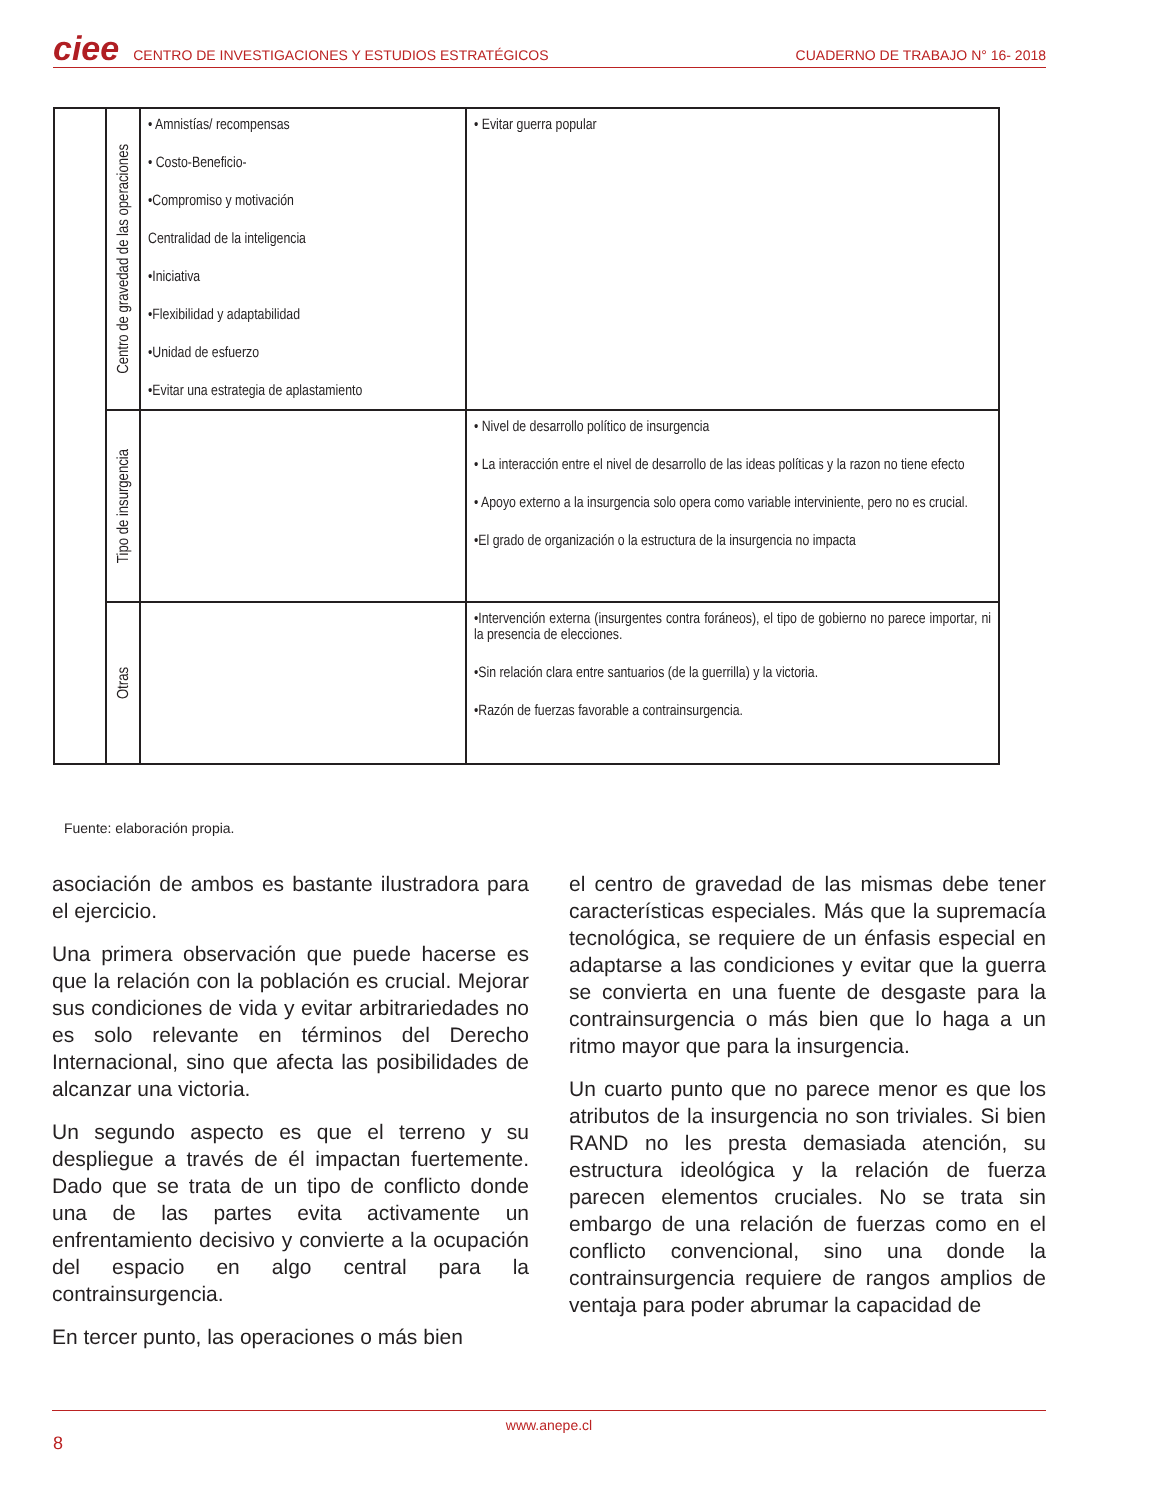ciee CENTRO DE INVESTIGACIONES Y ESTUDIOS ESTRATÉGICOS CUADERNO DE TRABAJO N° 16- 2018
| | Centro de gravedad de las operaciones | • Amnistías/ recompensas • Costo-Beneficio- •Compromiso y motivación Centralidad de la inteligencia •Iniciativa •Flexibilidad y adaptabilidad •Unidad de esfuerzo •Evitar una estrategia de aplastamiento | • Evitar guerra popular |
| | Tipo de insurgencia | | • Nivel de desarrollo político de insurgencia • La interacción entre el nivel de desarrollo de las ideas políticas y la razon no tiene efecto • Apoyo externo a la insurgencia solo opera como variable interviniente, pero no es crucial. •El grado de organización o la estructura de la insurgencia no impacta |
| | Otras | | •Intervención externa (insurgentes contra foráneos), el tipo de gobierno no parece importar, ni la presencia de elecciones. •Sin relación clara entre santuarios (de la guerrilla) y la victoria. •Razón de fuerzas favorable a contrainsurgencia. |
Fuente: elaboración propia.
asociación de ambos es bastante ilustradora para el ejercicio.
Una primera observación que puede hacerse es que la relación con la población es crucial. Mejorar sus condiciones de vida y evitar arbitrariedades no es solo relevante en términos del Derecho Internacional, sino que afecta las posibilidades de alcanzar una victoria.
Un segundo aspecto es que el terreno y su despliegue a través de él impactan fuertemente. Dado que se trata de un tipo de conflicto donde una de las partes evita activamente un enfrentamiento decisivo y convierte a la ocupación del espacio en algo central para la contrainsurgencia.
En tercer punto, las operaciones o más bien
el centro de gravedad de las mismas debe tener características especiales. Más que la supremacía tecnológica, se requiere de un énfasis especial en adaptarse a las condiciones y evitar que la guerra se convierta en una fuente de desgaste para la contrainsurgencia o más bien que lo haga a un ritmo mayor que para la insurgencia.
Un cuarto punto que no parece menor es que los atributos de la insurgencia no son triviales. Si bien RAND no les presta demasiada atención, su estructura ideológica y la relación de fuerza parecen elementos cruciales. No se trata sin embargo de una relación de fuerzas como en el conflicto convencional, sino una donde la contrainsurgencia requiere de rangos amplios de ventaja para poder abrumar la capacidad de
www.anepe.cl
8